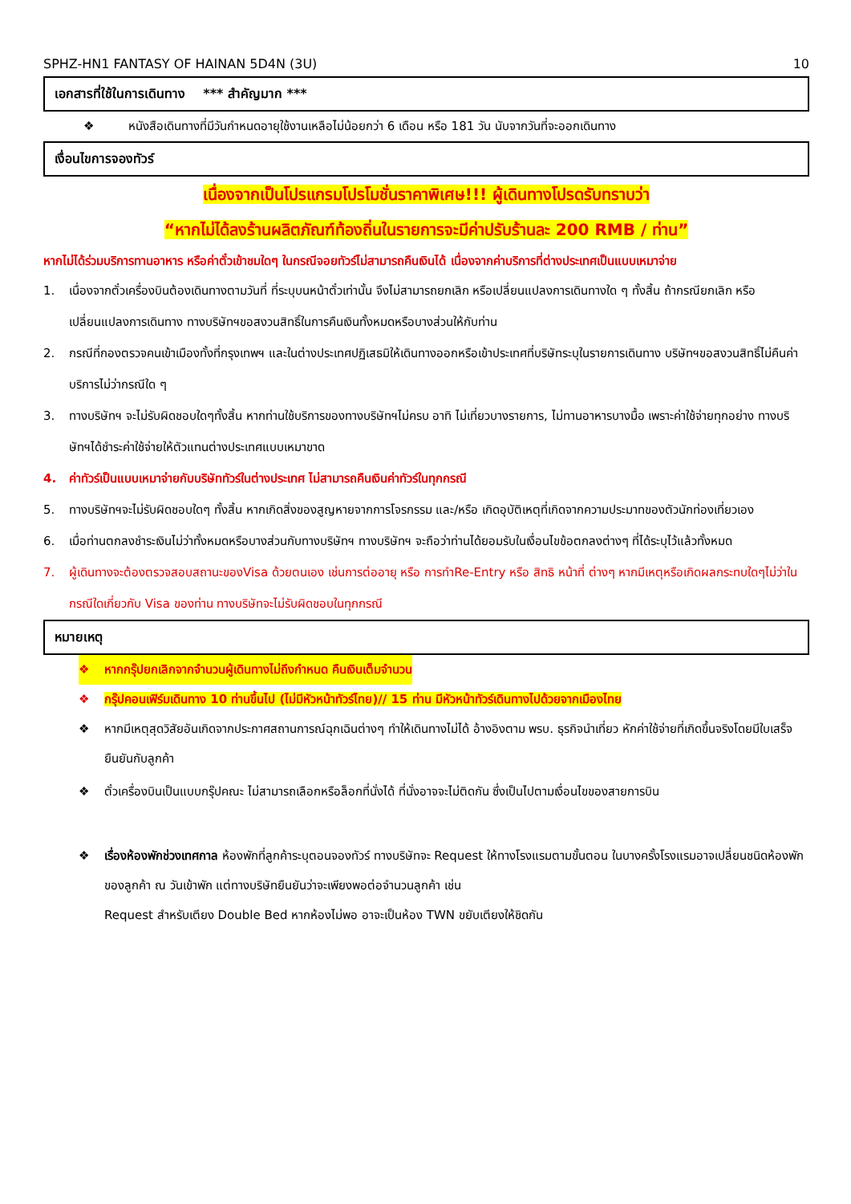SPHZ-HN1 FANTASY OF HAINAN 5D4N (3U) 10
เอกสารที่ใช้ในการเดินทาง *** สำคัญมาก ***
❖ หนังสือเดินทางที่มีวันกำหนดอายุใช้งานเหลือไม่น้อยกว่า 6 เดือน หรือ 181 วัน นับจากวันที่จะออกเดินทาง
เงื่อนไขการจองทัวร์
เนื่องจากเป็นโปรแกรมโปรโมชั่นราคาพิเศษ!!! ผู้เดินทางโปรดรับทราบว่า
“หากไม่ได้ลงร้านผลิตภัณฑ์ท้องถิ่นในรายการจะมีค่าปรับร้านละ 200 RMB / ท่าน”
หากไม่ได้ร่วมบริการทานอาหาร หรือค่าตั๋วเข้าชมใดๆ ในกรณีจอยทัวร์ไม่สามารถคืนเงินได้ เนื่องจากค่าบริการที่ต่างประเทศเป็นแบบเหมาจ่าย
1. เนื่องจากตั๋วเครื่องบินต้องเดินทางตามวันที่ ที่ระบุบนหน้าตั๋วเท่านั้น จึงไม่สามารถยกเลิก หรือเปลี่ยนแปลงการเดินทางใด ๆ ทั้งสิ้น ถ้ากรณียกเลิก หรือเปลี่ยนแปลงการเดินทาง ทางบริษัทฯขอสงวนสิทธิ์ในการคืนเงินทั้งหมดหรือบางส่วนให้กับท่าน
2. กรณีที่กองตรวจคนเข้าเมืองทั้งที่กรุงเทพฯ และในต่างประเทศปฏิเสธมิให้เดินทางออกหรือเข้าประเทศที่บริษัทระบุในรายการเดินทาง บริษัทฯขอสงวนสิทธิ์ไม่คืนค่าบริการไม่ว่ากรณีใด ๆ
3. ทางบริษัทฯ จะไม่รับผิดชอบใดๆทั้งสิ้น หากท่านใช้บริการของทางบริษัทฯไม่ครบ อาทิ ไม่เที่ยวบางรายการ, ไม่ทานอาหารบางมื้อ เพราะค่าใช้จ่ายทุกอย่าง ทางบริษัทฯได้ชำระค่าใช้จ่ายให้ตัวแทนต่างประเทศแบบเหมาขาด
4. ค่าทัวร์เป็นแบบเหมาจ่ายกับบริษัททัวร์ในต่างประเทศ ไม่สามารถคืนเงินค่าทัวร์ในทุกกรณี
5. ทางบริษัทฯจะไม่รับผิดชอบใดๆ ทั้งสิ้น หากเกิดสิ่งของสูญหายจากการโจรกรรม และ/หรือ เกิดอุบัติเหตุที่เกิดจากความประมาทของตัวนักท่องเที่ยวเอง
6. เมื่อท่านตกลงชำระเงินไม่ว่าทั้งหมดหรือบางส่วนกับทางบริษัทฯ ทางบริษัทฯ จะถือว่าท่านได้ยอมรับในเงื่อนไขข้อตกลงต่างๆ ที่ได้ระบุไว้แล้วทั้งหมด
7. ผู้เดินทางจะต้องตรวจสอบสถานะของVisa ด้วยตนเอง เช่นการต่ออายุ หรือ การทำRe-Entry หรือ สิทธิ หน้าที่ ต่างๆ หากมีเหตุหรือเกิดผลกระทบใดๆไม่ว่าในกรณีใดเกี่ยวกับ Visa ของท่าน ทางบริษัทจะไม่รับผิดชอบในทุกกรณี
หมายเหตุ
❖ หากกรุ๊ปยกเลิกจากจำนวนผู้เดินทางไม่ถึงกำหนด คืนเงินเต็มจำนวน
❖ กรุ๊ปคอนเฟิร์มเดินทาง 10 ท่านขึ้นไป (ไม่มีหัวหน้าทัวร์ไทย)// 15 ท่าน มีหัวหน้าทัวร์เดินทางไปด้วยจากเมืองไทย
❖ หากมีเหตุสุดวิสัยอันเกิดจากประกาศสถานการณ์ฉุกเฉินต่างๆ ทำให้เดินทางไม่ได้ อ้างอิงตาม พรบ. ธุรกิจนำเที่ยว หักค่าใช้จ่ายที่เกิดขึ้นจริงโดยมีใบเสร็จยืนยันกับลูกค้า
❖ ตั๋วเครื่องบินเป็นแบบกรุ๊ปคณะ ไม่สามารถเลือกหรือล็อกที่นั่งได้ ที่นั่งอาจจะไม่ติดกัน ซึ่งเป็นไปตามเงื่อนไขของสายการบิน
❖ เรื่องห้องพักช่วงเทศกาล ห้องพักที่ลูกค้าระบุตอนจองทัวร์ ทางบริษัทจะ Request ให้ทางโรงแรมตามขั้นตอน ในบางครั้งโรงแรมอาจเปลี่ยนชนิดห้องพักของลูกค้า ณ วันเข้าพัก แต่ทางบริษัทยืนยันว่าจะเพียงพอต่อจำนวนลูกค้า เช่น
Request สำหรับเตียง Double Bed หากห้องไม่พอ อาจะเป็นห้อง TWN ขยับเตียงให้ชิดกัน